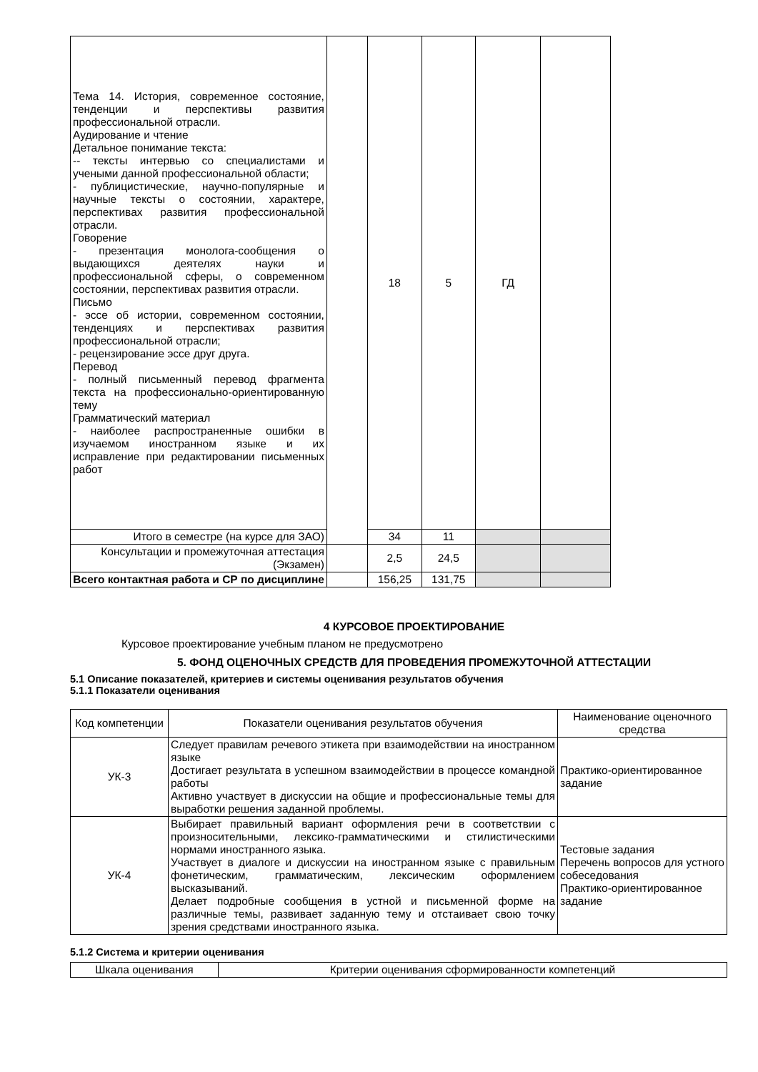| Тема 14. История, современное состояние, тенденции и перспективы развития профессиональной отрасли. Аудирование и чтение Детальное понимание текста: -- тексты интервью со специалистами и учеными данной профессиональной области; - публицистические, научно-популярные и научные тексты о состоянии, характере, перспективах развития профессиональной отрасли. Говорение - презентация монолога-сообщения о выдающихся деятелях науки и профессиональной сферы, о современном состоянии, перспективах развития отрасли. Письмо - эссе об истории, современном состоянии, тенденциях и перспективах развития профессиональной отрасли; - рецензирование эссе друг друга. Перевод - полный письменный перевод фрагмента текста на профессионально-ориентированную тему Грамматический материал - наиболее распространенные ошибки в изучаемом иностранном языке и их исправление при редактировании письменных работ | | 18 | 5 | ГД | |
| Итого в семестре (на курсе для ЗАО) | | 34 | 11 | | |
| Консультации и промежуточная аттестация (Экзамен) | | 2,5 | 24,5 | | |
| Всего контактная работа и СР по дисциплине | | 156,25 | 131,75 | | |
4 КУРСОВОЕ ПРОЕКТИРОВАНИЕ
Курсовое проектирование учебным планом не предусмотрено
5. ФОНД ОЦЕНОЧНЫХ СРЕДСТВ ДЛЯ ПРОВЕДЕНИЯ ПРОМЕЖУТОЧНОЙ АТТЕСТАЦИИ
5.1 Описание показателей, критериев и системы оценивания результатов обучения
5.1.1 Показатели оценивания
| Код компетенции | Показатели оценивания результатов обучения | Наименование оценочного средства |
| УК-3 | Следует правилам речевого этикета при взаимодействии на иностранном языке Достигает результата в успешном взаимодействии в процессе командной работы Активно участвует в дискуссии на общие и профессиональные темы для выработки решения заданной проблемы. | Практико-ориентированное задание |
| УК-4 | Выбирает правильный вариант оформления речи в соответствии с произносительными, лексико-грамматическими и стилистическими нормами иностранного языка. Участвует в диалоге и дискуссии на иностранном языке с правильным фонетическим, грамматическим, лексическим оформлением высказываний. Делает подробные сообщения в устной и письменной форме на различные темы, развивает заданную тему и отстаивает свою точку зрения средствами иностранного языка. | Тестовые задания Перечень вопросов для устного собеседования Практико-ориентированное задание |
5.1.2 Система и критерии оценивания
| Шкала оценивания | Критерии оценивания сформированности компетенций |